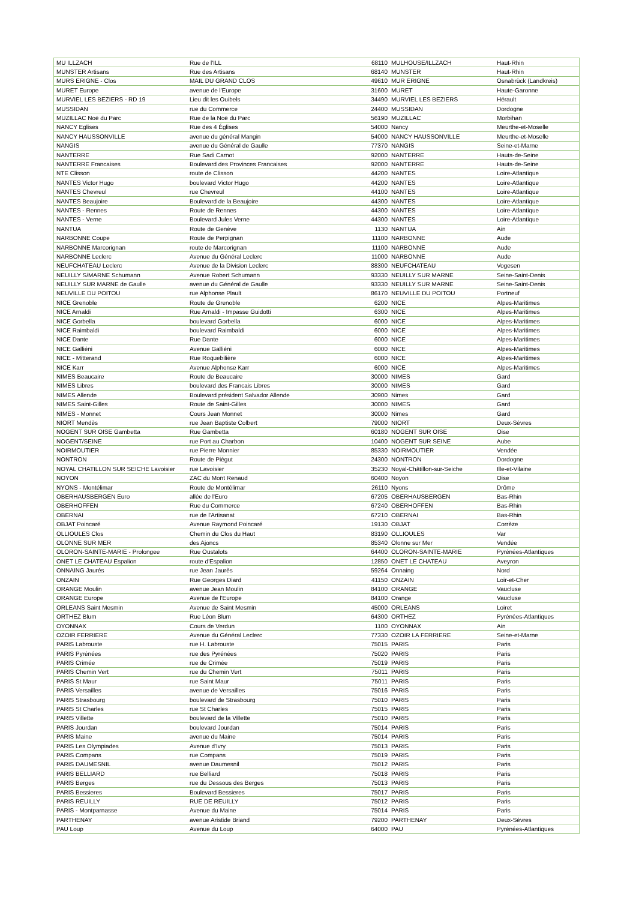| MU ILLZACH | Rue de l'ILL | 68110 | MULHOUSE/ILLZACH | Haut-Rhin |
| MUNSTER Artisans | Rue des Artisans | 68140 | MUNSTER | Haut-Rhin |
| MURS ERIGNE - Clos | MAIL DU GRAND CLOS | 49610 | MUR ERIGNE | Osnabrück (Landkreis) |
| MURET Europe | avenue de l'Europe | 31600 | MURET | Haute-Garonne |
| MURVIEL LES BEZIERS - RD 19 | Lieu dit les Ouibels | 34490 | MURVIEL LES BEZIERS | Hérault |
| MUSSIDAN | rue du Commerce | 24400 | MUSSIDAN | Dordogne |
| MUZILLAC Noë du Parc | Rue de la Noë du Parc | 56190 | MUZILLAC | Morbihan |
| NANCY Eglises | Rue des 4 Églises | 54000 | Nancy | Meurthe-et-Moselle |
| NANCY HAUSSONVILLE | avenue du général Mangin | 54000 | NANCY HAUSSONVILLE | Meurthe-et-Moselle |
| NANGIS | avenue du Général de Gaulle | 77370 | NANGIS | Seine-et-Marne |
| NANTERRE | Rue Sadi Carnot | 92000 | NANTERRE | Hauts-de-Seine |
| NANTERRE Francaises | Boulevard des Provinces Francaises | 92000 | NANTERRE | Hauts-de-Seine |
| NTE Clisson | route de Clisson | 44200 | NANTES | Loire-Atlantique |
| NANTES Victor Hugo | boulevard Victor Hugo | 44200 | NANTES | Loire-Atlantique |
| NANTES Chevreul | rue Chevreul | 44100 | NANTES | Loire-Atlantique |
| NANTES Beaujoire | Boulevard de la Beaujoire | 44300 | NANTES | Loire-Atlantique |
| NANTES - Rennes | Route de Rennes | 44300 | NANTES | Loire-Atlantique |
| NANTES - Verne | Boulevard Jules Verne | 44300 | NANTES | Loire-Atlantique |
| NANTUA | Route de Genève | 1130 | NANTUA | Ain |
| NARBONNE Coupe | Route de Perpignan | 11100 | NARBONNE | Aude |
| NARBONNE Marcorignan | route de Marcorignan | 11100 | NARBONNE | Aude |
| NARBONNE Leclerc | Avenue du Général Leclerc | 11000 | NARBONNE | Aude |
| NEUFCHATEAU Leclerc | Avenue de la Division Leclerc | 88300 | NEUFCHATEAU | Vogesen |
| NEUILLY S/MARNE Schumann | Avenue Robert Schumann | 93330 | NEUILLY SUR MARNE | Seine-Saint-Denis |
| NEUILLY SUR MARNE de Gaulle | avenue du Général de Gaulle | 93330 | NEUILLY SUR MARNE | Seine-Saint-Denis |
| NEUVILLE DU POITOU | rue Alphonse Plault | 86170 | NEUVILLE DU POITOU | Portneuf |
| NICE Grenoble | Route de Grenoble | 6200 | NICE | Alpes-Maritimes |
| NICE Arnaldi | Rue Arnaldi - Impasse Guidotti | 6300 | NICE | Alpes-Maritimes |
| NICE Gorbella | boulevard Gorbella | 6000 | NICE | Alpes-Maritimes |
| NICE Raimbaldi | boulevard Raimbaldi | 6000 | NICE | Alpes-Maritimes |
| NICE Dante | Rue Dante | 6000 | NICE | Alpes-Maritimes |
| NICE Galliéni | Avenue Galliéni | 6000 | NICE | Alpes-Maritimes |
| NICE - Mitterand | Rue Roquebilière | 6000 | NICE | Alpes-Maritimes |
| NICE Karr | Avenue Alphonse Karr | 6000 | NICE | Alpes-Maritimes |
| NIMES Beaucaire | Route de Beaucaire | 30000 | NIMES | Gard |
| NIMES Libres | boulevard des Francais Libres | 30000 | NIMES | Gard |
| NIMES Allende | Boulevard président Salvador Allende | 30900 | Nimes | Gard |
| NIMES Saint-Gilles | Route de Saint-Gilles | 30000 | NIMES | Gard |
| NIMES - Monnet | Cours Jean Monnet | 30000 | Nimes | Gard |
| NIORT Mendès | rue Jean Baptiste Colbert | 79000 | NIORT | Deux-Sèvres |
| NOGENT SUR OISE Gambetta | Rue Gambetta | 60180 | NOGENT SUR OISE | Oise |
| NOGENT/SEINE | rue Port au Charbon | 10400 | NOGENT SUR SEINE | Aube |
| NOIRMOUTIER | rue Pierre Monnier | 85330 | NOIRMOUTIER | Vendée |
| NONTRON | Route de Piégut | 24300 | NONTRON | Dordogne |
| NOYAL CHATILLON SUR SEICHE Lavoisier | rue Lavoisier | 35230 | Noyal-Châtillon-sur-Seiche | Ille-et-Vilaine |
| NOYON | ZAC du Mont Renaud | 60400 | Noyon | Oise |
| NYONS - Montélimar | Route de Montélimar | 26110 | Nyons | Drôme |
| OBERHAUSBERGEN Euro | allée de l'Euro | 67205 | OBERHAUSBERGEN | Bas-Rhin |
| OBERHOFFEN | Rue du Commerce | 67240 | OBERHOFFEN | Bas-Rhin |
| OBERNAI | rue de l'Artisanat | 67210 | OBERNAI | Bas-Rhin |
| OBJAT Poincaré | Avenue Raymond Poincaré | 19130 | OBJAT | Corrèze |
| OLLIOULES Clos | Chemin du Clos du Haut | 83190 | OLLIOULES | Var |
| OLONNE SUR MER | des Ajoncs | 85340 | Olonne sur Mer | Vendée |
| OLORON-SAINTE-MARIE - Prolongee | Rue Oustalots | 64400 | OLORON-SAINTE-MARIE | Pyrénées-Atlantiques |
| ONET LE CHATEAU Espalion | route d'Espalion | 12850 | ONET LE CHATEAU | Aveyron |
| ONNAING Jaurès | rue Jean Jaurès | 59264 | Onnaing | Nord |
| ONZAIN | Rue Georges Diard | 41150 | ONZAIN | Loir-et-Cher |
| ORANGE Moulin | avenue Jean Moulin | 84100 | ORANGE | Vaucluse |
| ORANGE Europe | Avenue de l'Europe | 84100 | Orange | Vaucluse |
| ORLEANS Saint Mesmin | Avenue de Saint Mesmin | 45000 | ORLEANS | Loiret |
| ORTHEZ Blum | Rue Léon Blum | 64300 | ORTHEZ | Pyrénées-Atlantiques |
| OYONNAX | Cours de Verdun | 1100 | OYONNAX | Ain |
| OZOIR FERRIERE | Avenue du Général Leclerc | 77330 | OZOIR LA FERRIERE | Seine-et-Marne |
| PARIS Labrouste | rue H. Labrouste | 75015 | PARIS | Paris |
| PARIS Pyrénées | rue des Pyrénées | 75020 | PARIS | Paris |
| PARIS Crimée | rue de Crimée | 75019 | PARIS | Paris |
| PARIS Chemin Vert | rue du Chemin Vert | 75011 | PARIS | Paris |
| PARIS St Maur | rue Saint Maur | 75011 | PARIS | Paris |
| PARIS Versailles | avenue de Versailles | 75016 | PARIS | Paris |
| PARIS Strasbourg | boulevard de Strasbourg | 75010 | PARIS | Paris |
| PARIS St Charles | rue St Charles | 75015 | PARIS | Paris |
| PARIS Villette | boulevard de la Villette | 75010 | PARIS | Paris |
| PARIS Jourdan | boulevard Jourdan | 75014 | PARIS | Paris |
| PARIS Maine | avenue du Maine | 75014 | PARIS | Paris |
| PARIS Les Olympiades | Avenue d'Ivry | 75013 | PARIS | Paris |
| PARIS Compans | rue Compans | 75019 | PARIS | Paris |
| PARIS DAUMESNIL | avenue Daumesnil | 75012 | PARIS | Paris |
| PARIS BELLIARD | rue Belliard | 75018 | PARIS | Paris |
| PARIS Berges | rue du Dessous des Berges | 75013 | PARIS | Paris |
| PARIS Bessieres | Boulevard Bessieres | 75017 | PARIS | Paris |
| PARIS REUILLY | RUE DE REUILLY | 75012 | PARIS | Paris |
| PARIS - Montparnasse | Avenue du Maine | 75014 | PARIS | Paris |
| PARTHENAY | avenue Aristide Briand | 79200 | PARTHENAY | Deux-Sèvres |
| PAU Loup | Avenue du Loup | 64000 | PAU | Pyrénées-Atlantiques |